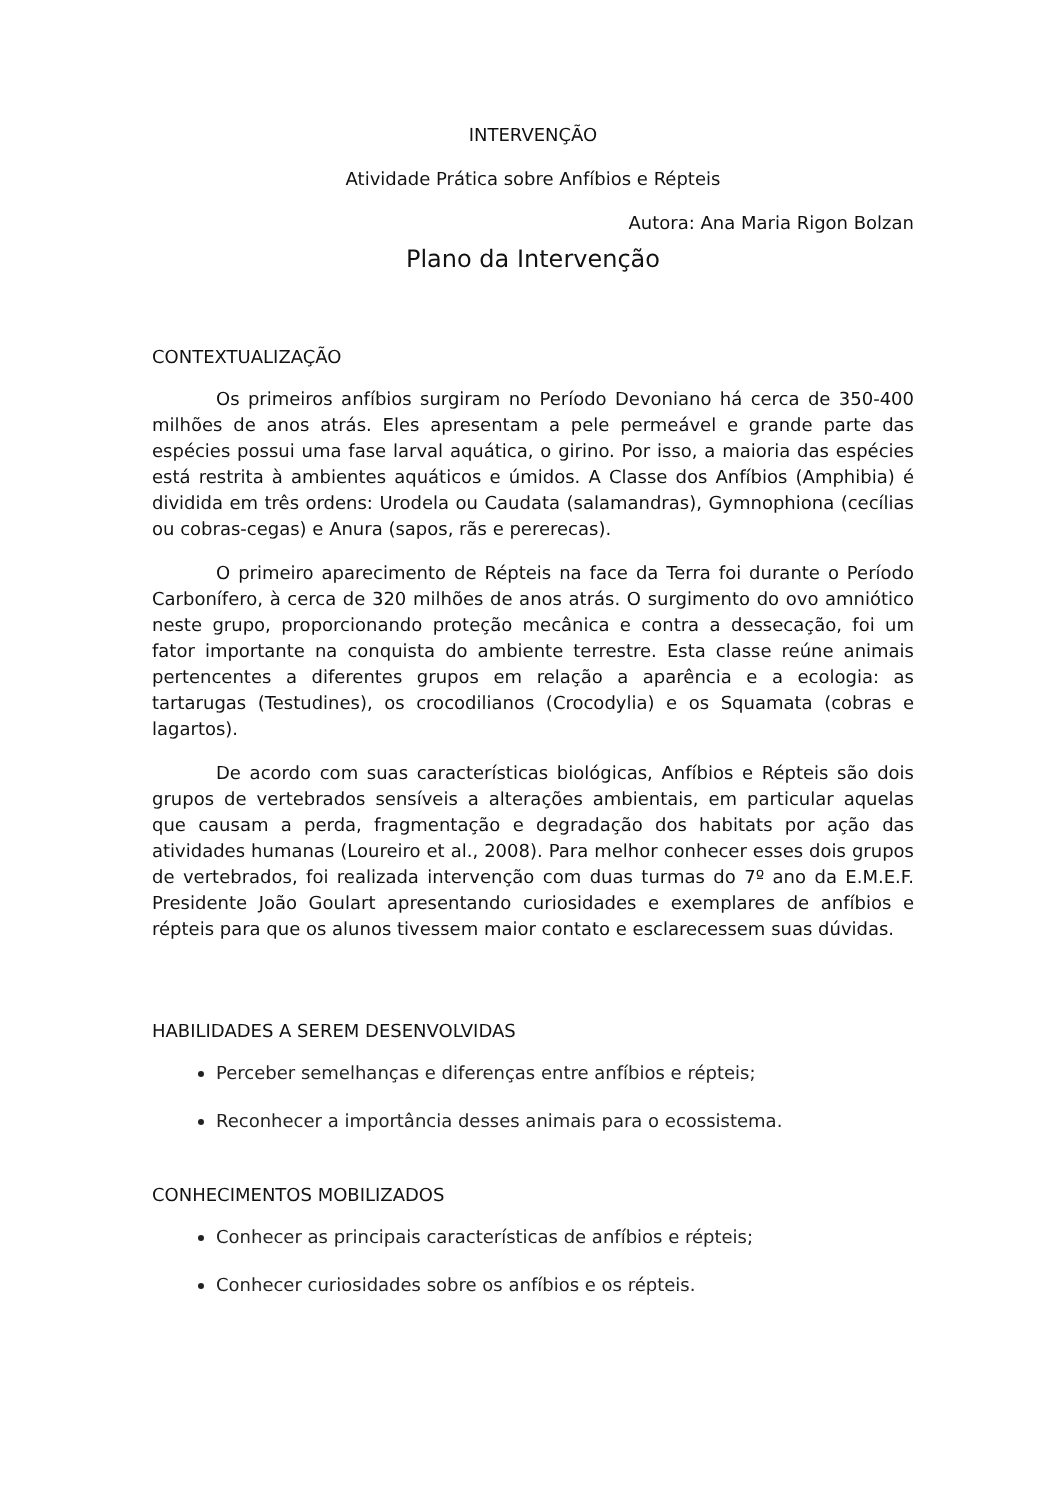INTERVENÇÃO
Atividade Prática sobre Anfíbios e Répteis
Autora: Ana Maria Rigon Bolzan
Plano da Intervenção
CONTEXTUALIZAÇÃO
Os primeiros anfíbios surgiram no Período Devoniano há cerca de 350-400 milhões de anos atrás. Eles apresentam a pele permeável e grande parte das espécies possui uma fase larval aquática, o girino. Por isso, a maioria das espécies está restrita à ambientes aquáticos e úmidos. A Classe dos Anfíbios (Amphibia) é dividida em três ordens: Urodela ou Caudata (salamandras), Gymnophiona (cecílias ou cobras-cegas) e Anura (sapos, rãs e pererecas).
O primeiro aparecimento de Répteis na face da Terra foi durante o Período Carbonífero, à cerca de 320 milhões de anos atrás. O surgimento do ovo amniótico neste grupo, proporcionando proteção mecânica e contra a dessecação, foi um fator importante na conquista do ambiente terrestre. Esta classe reúne animais pertencentes a diferentes grupos em relação a aparência e a ecologia: as tartarugas (Testudines), os crocodilianos (Crocodylia) e os Squamata (cobras e lagartos).
De acordo com suas características biológicas, Anfíbios e Répteis são dois grupos de vertebrados sensíveis a alterações ambientais, em particular aquelas que causam a perda, fragmentação e degradação dos habitats por ação das atividades humanas (Loureiro et al., 2008). Para melhor conhecer esses dois grupos de vertebrados, foi realizada intervenção com duas turmas do 7º ano da E.M.E.F. Presidente João Goulart apresentando curiosidades e exemplares de anfíbios e répteis para que os alunos tivessem maior contato e esclarecessem suas dúvidas.
HABILIDADES A SEREM DESENVOLVIDAS
Perceber semelhanças e diferenças entre anfíbios e répteis;
Reconhecer a importância desses animais para o ecossistema.
CONHECIMENTOS MOBILIZADOS
Conhecer as principais características de anfíbios e répteis;
Conhecer curiosidades sobre os anfíbios e os répteis.